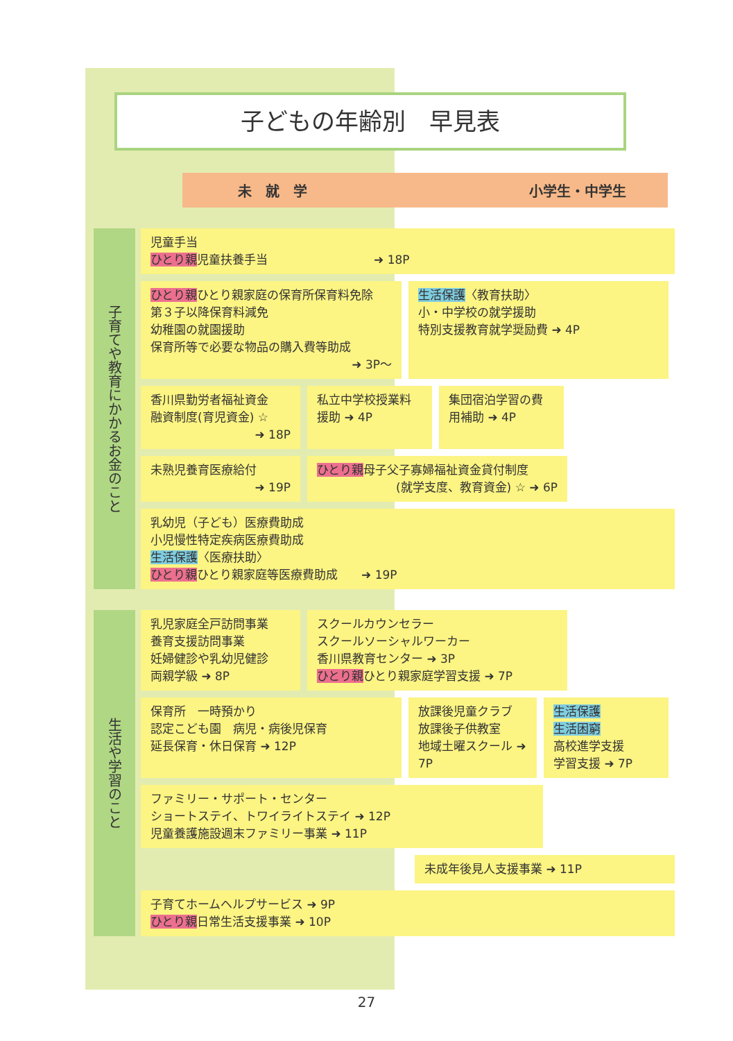子どもの年齢別　早見表
未　就　学 小学生・中学生
子育てや教育にかかるお金のこと
児童手当
ひとり親児童扶養手当　　　　　　　　　➜ 18P
ひとり親ひとり親家庭の保育所保育料免除
第３子以降保育料減免
幼稚園の就園援助
保育所等で必要な物品の購入費等助成
➜ 3P～
生活保護〈教育扶助〉
小・中学校の就学援助
特別支援教育就学奨励費 ➜ 4P
香川県勤労者福祉資金
融資制度(育児資金) ☆
➜ 18P
私立中学校授業料援助 ➜ 4P
集団宿泊学習の費用補助 ➜ 4P
未熟児養育医療給付
➜ 19P
ひとり親母子父子寡婦福祉資金貸付制度
(就学支度、教育資金) ☆ ➜ 6P
乳幼児（子ども）医療費助成
小児慢性特定疾病医療費助成
生活保護〈医療扶助〉
ひとり親ひとり親家庭等医療費助成　　➜ 19P
生活や学習のこと
乳児家庭全戸訪問事業
養育支援訪問事業
妊婦健診や乳幼児健診
両親学級 ➜ 8P
スクールカウンセラー
スクールソーシャルワーカー
香川県教育センター ➜ 3P
ひとり親ひとり親家庭学習支援 ➜ 7P
保育所　一時預かり
認定こども園　病児・病後児保育
延長保育・休日保育 ➜ 12P
放課後児童クラブ
放課後子供教室
地域土曜スクール ➜ 7P
生活保護
生活困窮
高校進学支援
学習支援 ➜ 7P
ファミリー・サポート・センター
ショートステイ、トワイライトステイ ➜ 12P
児童養護施設週末ファミリー事業 ➜ 11P
未成年後見人支援事業 ➜ 11P
子育てホームヘルプサービス ➜ 9P
ひとり親日常生活支援事業 ➜ 10P
27